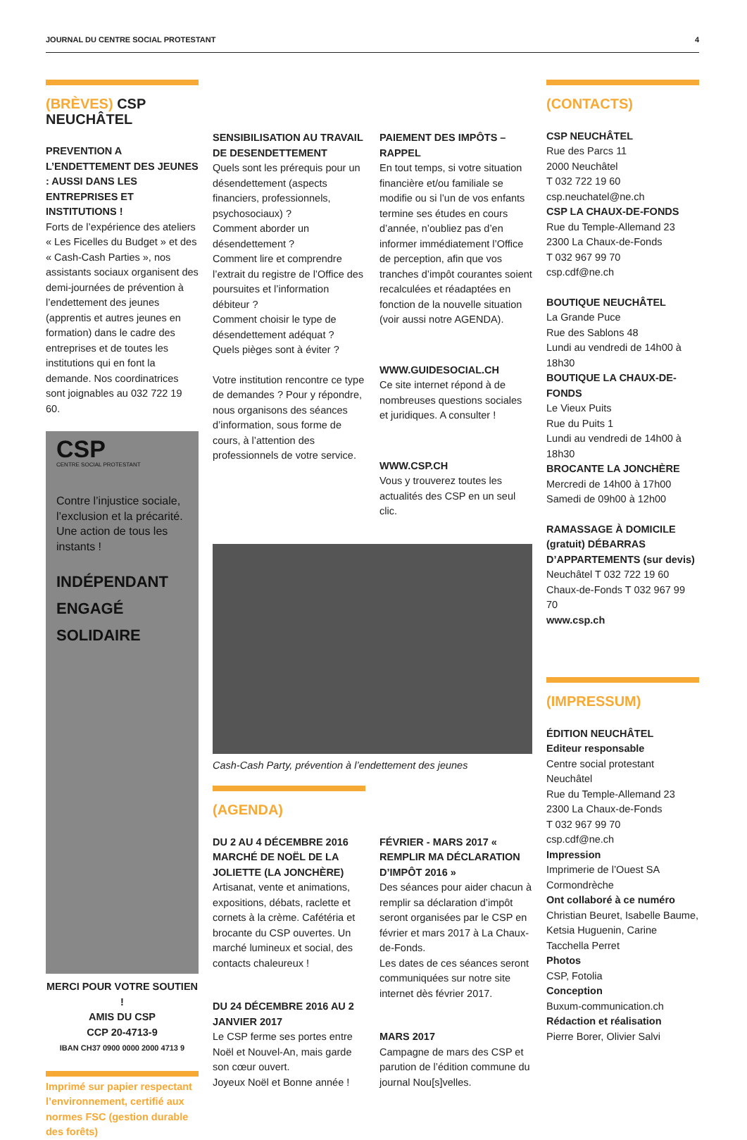JOURNAL DU CENTRE SOCIAL PROTESTANT 4
(BRÈVES) CSP NEUCHÂTEL
PREVENTION A L’ENDETTEMENT DES JEUNES : AUSSI DANS LES ENTREPRISES ET INSTITUTIONS !
Forts de l’expérience des ateliers « Les Ficelles du Budget » et des « Cash-Cash Parties », nos assistants sociaux organisent des demi-journées de prévention à l’endettement des jeunes (apprentis et autres jeunes en formation) dans le cadre des entreprises et de toutes les institutions qui en font la demande. Nos coordinatrices sont joignables au 032 722 19 60.
CSP
CENTRE SOCIAL PROTESTANT
Contre l’injustice sociale, l’exclusion et la précarité. Une action de tous les instants !
INDÉPENDANT
ENGAGÉ
SOLIDAIRE
MERCI POUR VOTRE SOUTIEN !
AMIS DU CSP
CCP 20-4713-9
IBAN CH37 0900 0000 2000 4713 9
Imprimé sur papier respectant l’environnement, certifié aux normes FSC (gestion durable des forêts)
SENSIBILISATION AU TRAVAIL DE DESENDETTEMENT
Quels sont les prérequis pour un désendettement (aspects financiers, professionnels, psychosociaux) ?
Comment aborder un désendettement ?
Comment lire et comprendre l’extrait du registre de l’Office des poursuites et l’information débiteur ?
Comment choisir le type de désendettement adéquat ?
Quels pièges sont à éviter ?
Votre institution rencontre ce type de demandes ? Pour y répondre, nous organisons des séances d’information, sous forme de cours, à l’attention des professionnels de votre service.
PAIEMENT DES IMPÔTS – RAPPEL
En tout temps, si votre situation financière et/ou familiale se modifie ou si l’un de vos enfants termine ses études en cours d’année, n’oubliez pas d’en informer immédiatement l’Office de perception, afin que vos tranches d’impôt courantes soient recalculées et réadaptées en fonction de la nouvelle situation (voir aussi notre AGENDA).
WWW.GUIDESOCIAL.CH
Ce site internet répond à de nombreuses questions sociales et juridiques. A consulter !
WWW.CSP.CH
Vous y trouverez toutes les actualités des CSP en un seul clic.
Cash-Cash Party, prévention à l’endettement des jeunes
(AGENDA)
DU 2 AU 4 DÉCEMBRE 2016 MARCHÉ DE NOËL DE LA JOLIETTE (LA JONCHÈRE)
Artisanat, vente et animations, expositions, débats, raclette et cornets à la crème. Cafétéria et brocante du CSP ouvertes. Un marché lumineux et social, des contacts chaleureux !
DU 24 DÉCEMBRE 2016 AU 2 JANVIER 2017
Le CSP ferme ses portes entre Noël et Nouvel-An, mais garde son cœur ouvert.
Joyeux Noël et Bonne année !
FÉVRIER - MARS 2017 « REMPLIR MA DÉCLARATION D’IMPÔT 2016 »
Des séances pour aider chacun à remplir sa déclaration d’impôt seront organisées par le CSP en février et mars 2017 à La Chaux-de-Fonds.
Les dates de ces séances seront communiquées sur notre site internet dès février 2017.
MARS 2017
Campagne de mars des CSP et parution de l’édition commune du journal Nou[s]velles.
(CONTACTS)
CSP NEUCHÂTEL
Rue des Parcs 11
2000 Neuchâtel
T 032 722 19 60
csp.neuchatel@ne.ch
CSP LA CHAUX-DE-FONDS
Rue du Temple-Allemand 23
2300 La Chaux-de-Fonds
T 032 967 99 70
csp.cdf@ne.ch
BOUTIQUE NEUCHÂTEL
La Grande Puce
Rue des Sablons 48
Lundi au vendredi de 14h00 à 18h30
BOUTIQUE LA CHAUX-DE-FONDS
Le Vieux Puits
Rue du Puits 1
Lundi au vendredi de 14h00 à 18h30
BROCANTE LA JONCHÈRE
Mercredi de 14h00 à 17h00
Samedi de 09h00 à 12h00
RAMASSAGE À DOMICILE (gratuit) DÉBARRAS D’APPARTEMENTS (sur devis)
Neuchâtel T 032 722 19 60
Chaux-de-Fonds T 032 967 99 70
www.csp.ch
(IMPRESSUM)
ÉDITION NEUCHÂTEL
Editeur responsable
Centre social protestant Neuchâtel
Rue du Temple-Allemand 23
2300 La Chaux-de-Fonds
T 032 967 99 70
csp.cdf@ne.ch
Impression
Imprimerie de l’Ouest SA Cormondrèche
Ont collaboré à ce numéro
Christian Beuret, Isabelle Baume, Ketsia Huguenin, Carine Tacchella Perret
Photos
CSP, Fotolia
Conception
Buxum-communication.ch
Rédaction et réalisation
Pierre Borer, Olivier Salvi